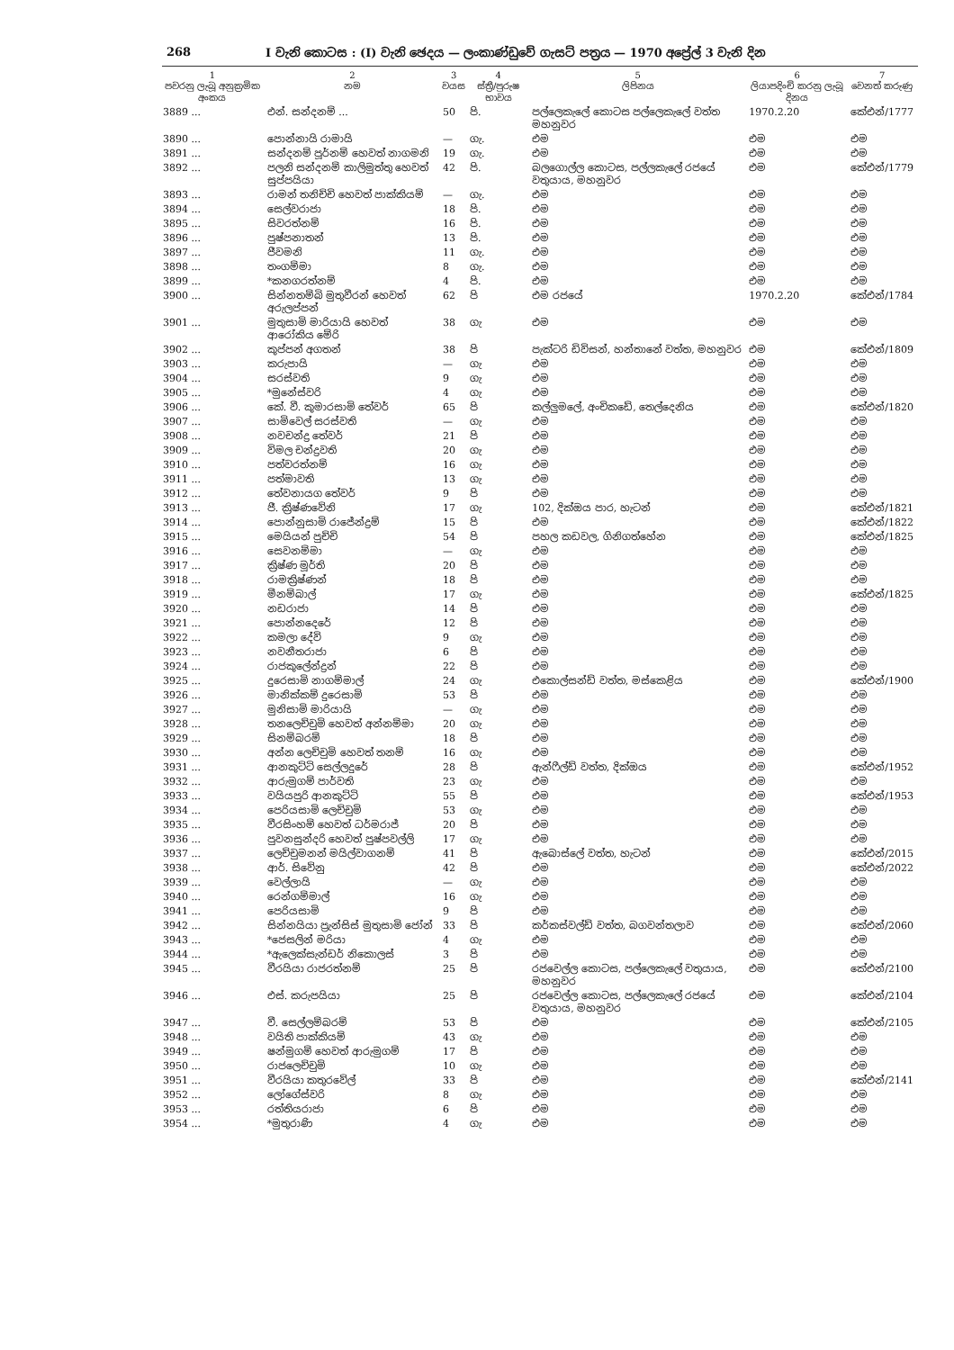268 I වැනි කොටස : (I) වැනි ඡෙදය — ලංකාණ්ඩුවේ ගැසට් පත්‍රය — 1970 අප්‍රේල් 3 වැනි දින
| 1 පවරනු ලැබූ අනුක්‍රමික අංකය | 2 නම | 3 වයස | 4 ස්ත්‍රී/පුරුෂ භාවය | 5 ලිපිනය | 6 ලියාපදිංචි කරනු ලැබූ දිනය | 7 වෙනත් කරුණු |
| --- | --- | --- | --- | --- | --- | --- |
| 3889 ... | එන්. සන්දනම් ... | 50 | පි. | පල්ලෙකැලේ කොටස පල්ලෙකැලේ වත්ත මහනුවර | 1970.2.20 | කේඑන්/1777 |
| 3890 ... | පොන්නායි රාමායි | — | ගැ. | එම | එම | එම |
| 3891 ... | සන්දනම් පූර්නම් හෙවත් නාගමනි | 19 | ගැ. | එම | එම | එම |
| 3892 ... | පලනි සන්දනම් කාලිමුත්තු හෙවත් සුප්පයියා | 42 | පි. | බලගොල්ල කොටස, පල්ලකැලේ රජයේ වතුයාය, මහනුවර | එම | කේඑන්/1779 |
| 3893 ... | රාමන් තනිච්චි හෙවත් පාක්කියම් | — | ගැ. | එම | එම | එම |
| 3894 ... | සෙල්වරාජා | 18 | පි. | එම | එම | එම |
| 3895 ... | සිවරත්නම් | 16 | පි. | එම | එම | එම |
| 3896 ... | පුෂ්පනාතන් | 13 | පි. | එම | එම | එම |
| 3897 ... | ජීවමනි | 11 | ගැ. | එම | එම | එම |
| 3898 ... | තංගම්මා | 8 | ගැ. | එම | එම | එම |
| 3899 ... | *කනගරත්නම් | 4 | පි. | එම | එම | එම |
| 3900 ... | සින්නතම්බි මුතුවීරන් හෙවත් අරුලප්පන් | 62 | පි | එම රජයේ | 1970.2.20 | කේඑන්/1784 |
| 3901 ... | මුතුසාමි මාරියායි හෙවත් ආරෝකිය මේරි | 38 | ගැ | එම | එම | එම |
| 3902 ... | කුප්පන් අගතන් | 38 | පි | පැක්ටරි ඩිවිසන්, හන්තානේ වත්ත, මහනුවර | එම | කේඑන්/1809 |
| 3903 ... | කරුපායි | — | ගැ | එම | එම | එම |
| 3904 ... | සරස්වති | 9 | ගැ | එම | එම | එම |
| 3905 ... | *මුනේස්වරි | 4 | ගැ | එම | එම | එම |
| 3906 ... | කේ. වී. කුමාරසාමි තේවර් | 65 | පි | කල්ලුමලේ, අංචිකඩේ, තෙල්දෙනිය | එම | කේඑන්/1820 |
| 3907 ... | සාමිවෙල් සරස්වති | — | ගැ | එම | එම | එම |
| 3908 ... | නවචන්ද්‍ර තේවර් | 21 | පි | එම | එම | එම |
| 3909 ... | විමල චන්ද්‍රවති | 20 | ගැ | එම | එම | එම |
| 3910 ... | පත්වරත්නම් | 16 | ගැ | එම | එම | එම |
| 3911 ... | පත්මාවති | 13 | ගැ | එම | එම | එම |
| 3912 ... | තේවනායග තේවර් | 9 | පි | එම | එම | එම |
| 3913 ... | ජී. ක්‍රිෂ්ණවේනි | 17 | ගැ | 102, දික්ඔය පාර, හැටන් | එම | කේඑන්/1821 |
| 3914 ... | පොන්නුසාමි රාජේන්ද්‍රම් | 15 | පි | එම | එම | කේඑන්/1822 |
| 3915 ... | මෙයියන් පුච්චි | 54 | පි | පහල කඩවල, ගිනිගත්හේන | එම | කේඑන්/1825 |
| 3916 ... | සෙවනම්මා | — | ගැ | එම | එම | එම |
| 3917 ... | ක්‍රිෂ්ණ මූර්ති | 20 | පි | එම | එම | එම |
| 3918 ... | රාමක්‍රිෂ්ණන් | 18 | පි | එම | එම | එම |
| 3919 ... | මීනම්බාල් | 17 | ගැ | එම | එම | කේඑන්/1825 |
| 3920 ... | නඩරාජා | 14 | පි | එම | එම | එම |
| 3921 ... | පොන්නදෙරේ | 12 | පි | එම | එම | එම |
| 3922 ... | කමලා දේවි | 9 | ගැ | එම | එම | එම |
| 3923 ... | නවනීතරාජා | 6 | පි | එම | එම | එම |
| 3924 ... | රාජකුලේන්ද්‍රන් | 22 | පි | එම | එම | එම |
| 3925 ... | දුරෙසාමි නාගම්මාල් | 24 | ගැ | එකොල්සන්ඩ් වත්ත, මස්කෙළිය | එම | කේඑන්/1900 |
| 3926 ... | මානික්කම් දුරෙසාමි | 53 | පි | එම | එම | එම |
| 3927 ... | මුනිසාමි මාරියායි | — | ගැ | එම | එම | එම |
| 3928 ... | තනලෙච්චුමි හෙවත් අන්නම්මා | 20 | ගැ | එම | එම | එම |
| 3929 ... | සිනම්බරම් | 18 | පි | එම | එම | එම |
| 3930 ... | අන්න ලෙච්චුමි හෙවත් තනම් | 16 | ගැ | එම | එම | එම |
| 3931 ... | ආනකුට්ටි සෙල්ලදුරේ | 28 | පි | ඇන්ෆීල්ඩ් වත්ත, දික්ඔය | එම | කේඑන්/1952 |
| 3932 ... | ආරුමුගම් පාර්වති | 23 | ගැ | එම | එම | එම |
| 3933 ... | වයියපුරි ආනකුට්ටි | 55 | පි | එම | එම | කේඑන්/1953 |
| 3934 ... | පෙරියසාමි ලෙච්චුමි | 53 | ගැ | එම | එම | එම |
| 3935 ... | වීරසිංහම් හෙවත් ධර්මරාජ් | 20 | පි | එම | එම | එම |
| 3936 ... | පුවනසුන්දරි හෙවත් පුෂ්පවල්ලි | 17 | ගැ | එම | එම | එම |
| 3937 ... | ලෙච්චුමනන් මයිල්වාගනම් | 41 | පි | ඇබොස්ලේ වත්ත, හැටන් | එම | කේඑන්/2015 |
| 3938 ... | ආර්. සිවේනු | 42 | පි | එම | එම | කේඑන්/2022 |
| 3939 ... | වෙල්ලායි | — | ගැ | එම | එම | එම |
| 3940 ... | රෙන්ගම්මාල් | 16 | ගැ | එම | එම | එම |
| 3941 ... | පෙරියසාමි | 9 | පි | එම | එම | එම |
| 3942 ... | සින්නයියා ප්‍රැන්සිස් මුතුසාමි ජෝන් | 33 | පි | කර්කස්වල්ඩ් වත්ත, බගවන්තලාව | එම | කේඑන්/2060 |
| 3943 ... | *ජෙසලින් මරියා | 4 | ගැ | එම | එම | එම |
| 3944 ... | *ඇලෙක්සැන්ඩර් නිකොලස් | 3 | පි | එම | එම | එම |
| 3945 ... | වීරයියා රාජරත්නම් | 25 | පි | රජවෙල්ල කොටස, පල්ලෙකැලේ වතුයාය, මහනුවර | එම | කේඑන්/2100 |
| 3946 ... | එස්. කරුපයියා | 25 | පි | රජවෙල්ල කොටස, පල්ලෙකැලේ රජයේ වතුයාය, මහනුවර | එම | කේඑන්/2104 |
| 3947 ... | වී. සෙල්ලම්බරම් | 53 | පි | එම | එම | කේඑන්/2105 |
| 3948 ... | වයිති පාක්කියම් | 43 | ගැ | එම | එම | එම |
| 3949 ... | ෂන්මුගම් හෙවත් ආරුමුගම් | 17 | පි | එම | එම | එම |
| 3950 ... | රාජලෙච්චුමි | 10 | ගැ | එම | එම | එම |
| 3951 ... | වීරයියා කතුරවේල් | 33 | පි | එම | එම | කේඑන්/2141 |
| 3952 ... | ලෝගේස්වරි | 8 | ගැ | එම | එම | එම |
| 3953 ... | රත්තියරාජා | 6 | පි | එම | එම | එම |
| 3954 ... | *මුතුරාණි | 4 | ගැ | එම | එම | එම |